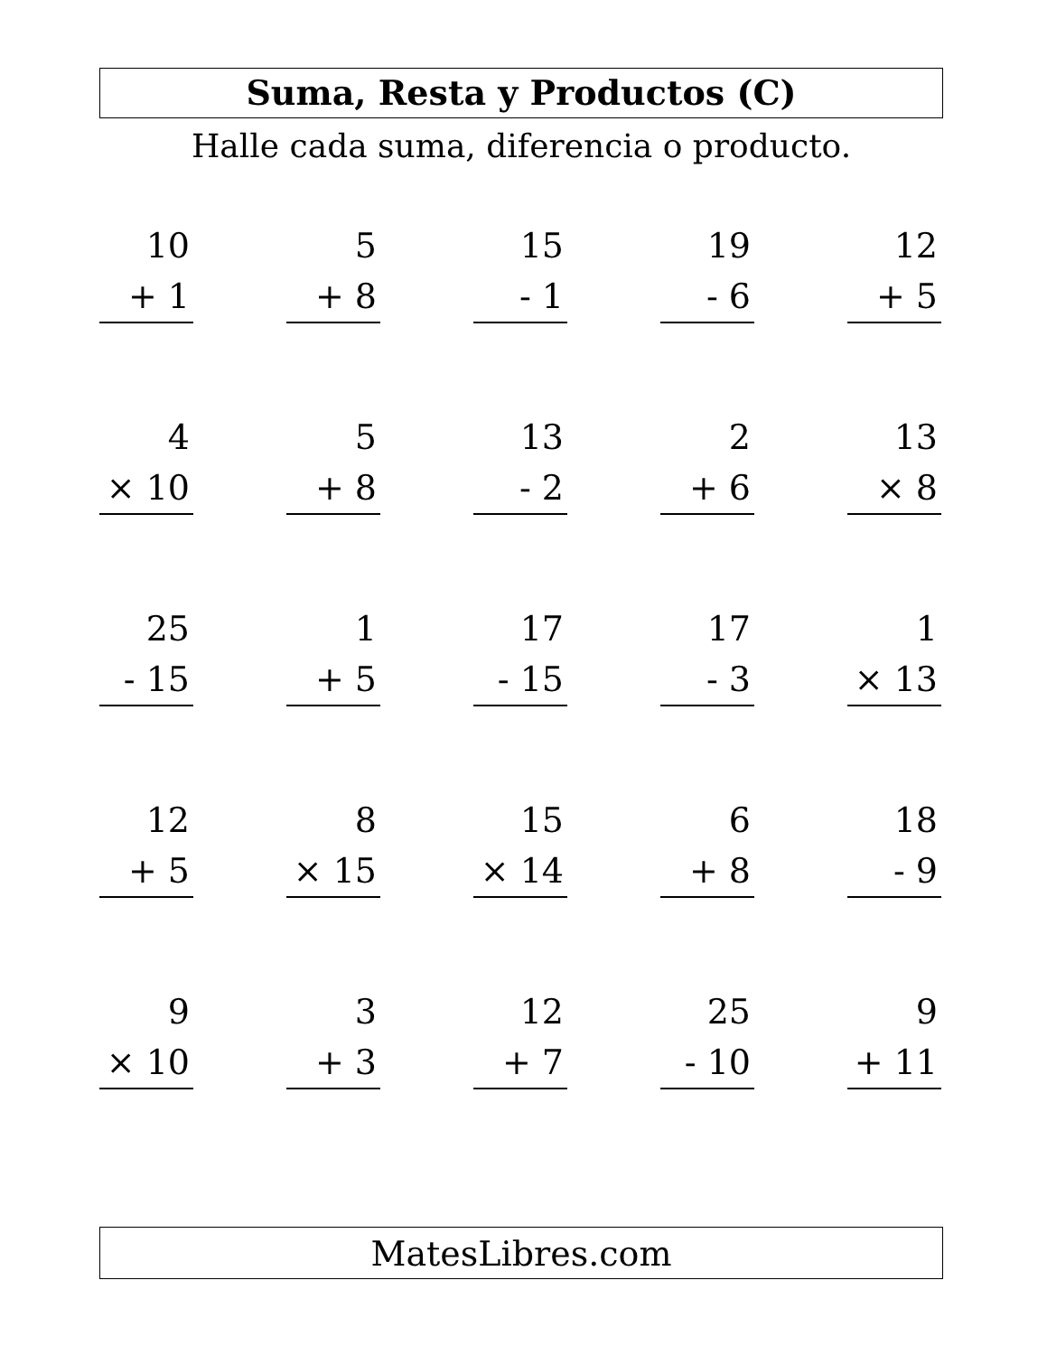Suma, Resta y Productos (C)
Halle cada suma, diferencia o producto.
10
+ 1
5
+ 8
15
- 1
19
- 6
12
+ 5
4
× 10
5
+ 8
13
- 2
2
+ 6
13
× 8
25
- 15
1
+ 5
17
- 15
17
- 3
1
× 13
12
+ 5
8
× 15
15
× 14
6
+ 8
18
- 9
9
× 10
3
+ 3
12
+ 7
25
- 10
9
+ 11
MatesLibres.com